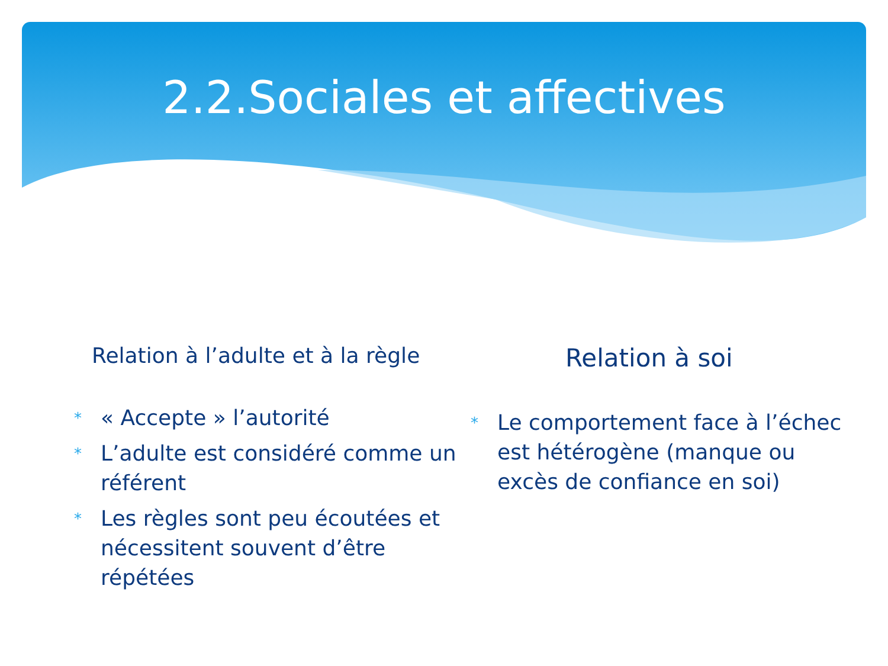2.2.Sociales et affectives
Relation à l’adulte et à la règle
* « Accepte » l’autorité
* L’adulte est considéré comme un référent
* Les règles sont peu écoutées et nécessitent souvent d’être répétées
Relation à soi
* Le comportement face à l’échec est hétérogène (manque ou excès de confiance en soi)